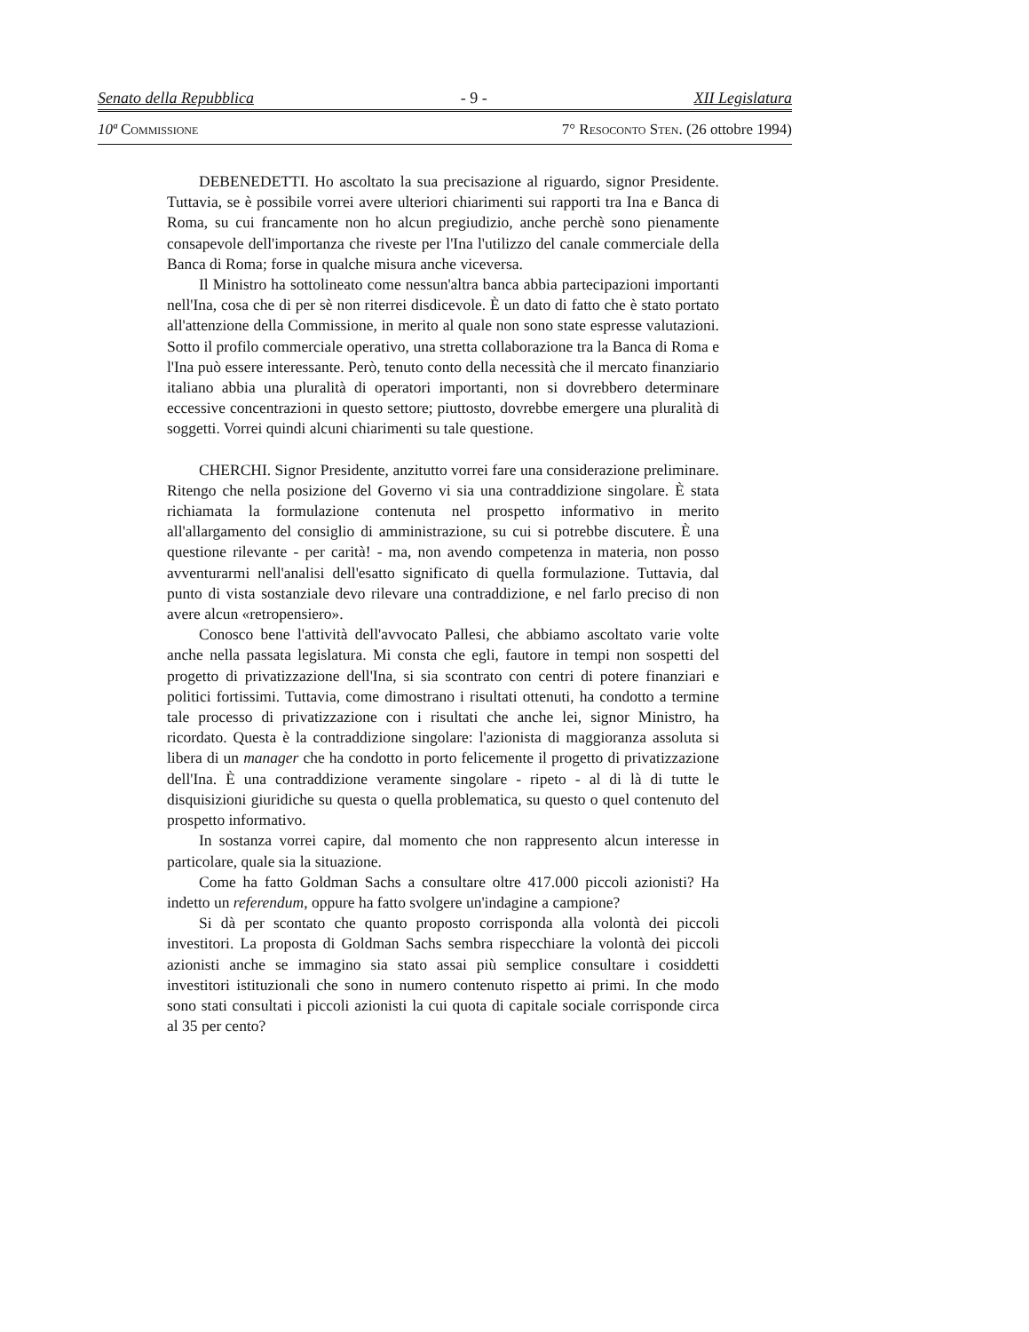Senato della Repubblica - 9 - XII Legislatura
10ª Commissione 7° Resoconto Sten. (26 ottobre 1994)
DEBENEDETTI. Ho ascoltato la sua precisazione al riguardo, signor Presidente. Tuttavia, se è possibile vorrei avere ulteriori chiarimenti sui rapporti tra Ina e Banca di Roma, su cui francamente non ho alcun pregiudizio, anche perchè sono pienamente consapevole dell'importanza che riveste per l'Ina l'utilizzo del canale commerciale della Banca di Roma; forse in qualche misura anche viceversa.
Il Ministro ha sottolineato come nessun'altra banca abbia partecipazioni importanti nell'Ina, cosa che di per sè non riterrei disdicevole. È un dato di fatto che è stato portato all'attenzione della Commissione, in merito al quale non sono state espresse valutazioni. Sotto il profilo commerciale operativo, una stretta collaborazione tra la Banca di Roma e l'Ina può essere interessante. Però, tenuto conto della necessità che il mercato finanziario italiano abbia una pluralità di operatori importanti, non si dovrebbero determinare eccessive concentrazioni in questo settore; piuttosto, dovrebbe emergere una pluralità di soggetti. Vorrei quindi alcuni chiarimenti su tale questione.
CHERCHI. Signor Presidente, anzitutto vorrei fare una considerazione preliminare. Ritengo che nella posizione del Governo vi sia una contraddizione singolare. È stata richiamata la formulazione contenuta nel prospetto informativo in merito all'allargamento del consiglio di amministrazione, su cui si potrebbe discutere. È una questione rilevante - per carità! - ma, non avendo competenza in materia, non posso avventurarmi nell'analisi dell'esatto significato di quella formulazione. Tuttavia, dal punto di vista sostanziale devo rilevare una contraddizione, e nel farlo preciso di non avere alcun «retropensiero».
Conosco bene l'attività dell'avvocato Pallesi, che abbiamo ascoltato varie volte anche nella passata legislatura. Mi consta che egli, fautore in tempi non sospetti del progetto di privatizzazione dell'Ina, si sia scontrato con centri di potere finanziari e politici fortissimi. Tuttavia, come dimostrano i risultati ottenuti, ha condotto a termine tale processo di privatizzazione con i risultati che anche lei, signor Ministro, ha ricordato. Questa è la contraddizione singolare: l'azionista di maggioranza assoluta si libera di un manager che ha condotto in porto felicemente il progetto di privatizzazione dell'Ina. È una contraddizione veramente singolare - ripeto - al di là di tutte le disquisizioni giuridiche su questa o quella problematica, su questo o quel contenuto del prospetto informativo.
In sostanza vorrei capire, dal momento che non rappresento alcun interesse in particolare, quale sia la situazione.
Come ha fatto Goldman Sachs a consultare oltre 417.000 piccoli azionisti? Ha indetto un referendum, oppure ha fatto svolgere un'indagine a campione?
Si dà per scontato che quanto proposto corrisponda alla volontà dei piccoli investitori. La proposta di Goldman Sachs sembra rispecchiare la volontà dei piccoli azionisti anche se immagino sia stato assai più semplice consultare i cosiddetti investitori istituzionali che sono in numero contenuto rispetto ai primi. In che modo sono stati consultati i piccoli azionisti la cui quota di capitale sociale corrisponde circa al 35 per cento?